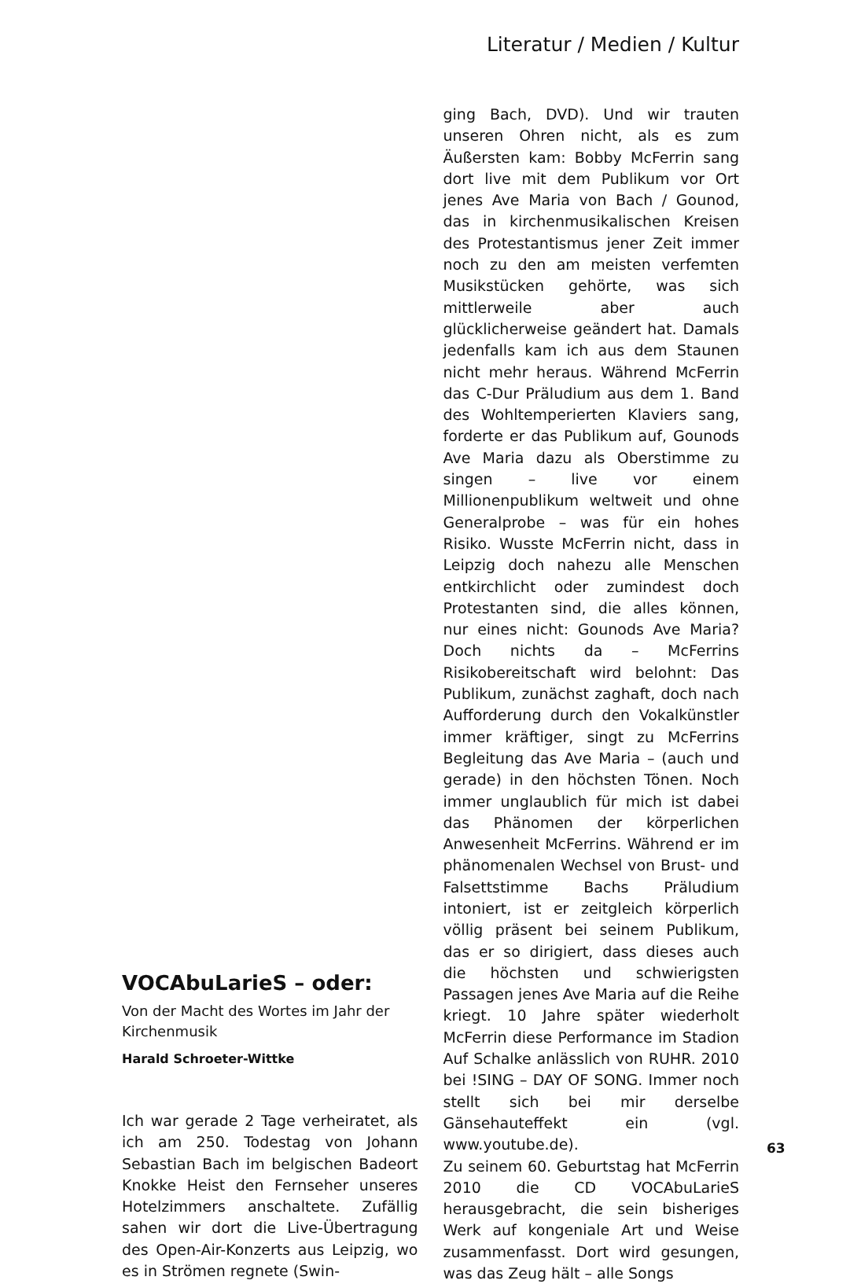Literatur / Medien / Kultur
VOCAbuLarieS – oder:
Von der Macht des Wortes im Jahr der Kirchenmusik
Harald Schroeter-Wittke
Ich war gerade 2 Tage verheiratet, als ich am 250. Todestag von Johann Sebastian Bach im belgischen Badeort Knokke Heist den Fernseher unseres Hotelzimmers anschaltete. Zufällig sahen wir dort die Live-Übertragung des Open-Air-Konzerts aus Leipzig, wo es in Strömen regnete (Swin-
ging Bach, DVD). Und wir trauten unseren Ohren nicht, als es zum Äußersten kam: Bobby McFerrin sang dort live mit dem Publikum vor Ort jenes Ave Maria von Bach / Gounod, das in kirchenmusikalischen Kreisen des Protestantismus jener Zeit immer noch zu den am meisten verfemten Musikstücken gehörte, was sich mittlerweile aber auch glücklicherweise geändert hat. Damals jedenfalls kam ich aus dem Staunen nicht mehr heraus. Während McFerrin das C-Dur Präludium aus dem 1. Band des Wohltemperierten Klaviers sang, forderte er das Publikum auf, Gounods Ave Maria dazu als Oberstimme zu singen – live vor einem Millionenpublikum weltweit und ohne Generalprobe – was für ein hohes Risiko. Wusste McFerrin nicht, dass in Leipzig doch nahezu alle Menschen entkirchlicht oder zumindest doch Protestanten sind, die alles können, nur eines nicht: Gounods Ave Maria? Doch nichts da – McFerrins Risikobereitschaft wird belohnt: Das Publikum, zunächst zaghaft, doch nach Aufforderung durch den Vokalkünstler immer kräftiger, singt zu McFerrins Begleitung das Ave Maria – (auch und gerade) in den höchsten Tönen. Noch immer unglaublich für mich ist dabei das Phänomen der körperlichen Anwesenheit McFerrins. Während er im phänomenalen Wechsel von Brust- und Falsettstimme Bachs Präludium intoniert, ist er zeitgleich körperlich völlig präsent bei seinem Publikum, das er so dirigiert, dass dieses auch die höchsten und schwierigsten Passagen jenes Ave Maria auf die Reihe kriegt. 10 Jahre später wiederholt McFerrin diese Performance im Stadion Auf Schalke anlässlich von RUHR. 2010 bei !SING – DAY OF SONG. Immer noch stellt sich bei mir derselbe Gänsehauteffekt ein (vgl. www.youtube.de).
Zu seinem 60. Geburtstag hat McFerrin 2010 die CD VOCAbuLarieS herausgebracht, die sein bisheriges Werk auf kongeniale Art und Weise zusammenfasst. Dort wird gesungen, was das Zeug hält – alle Songs
63